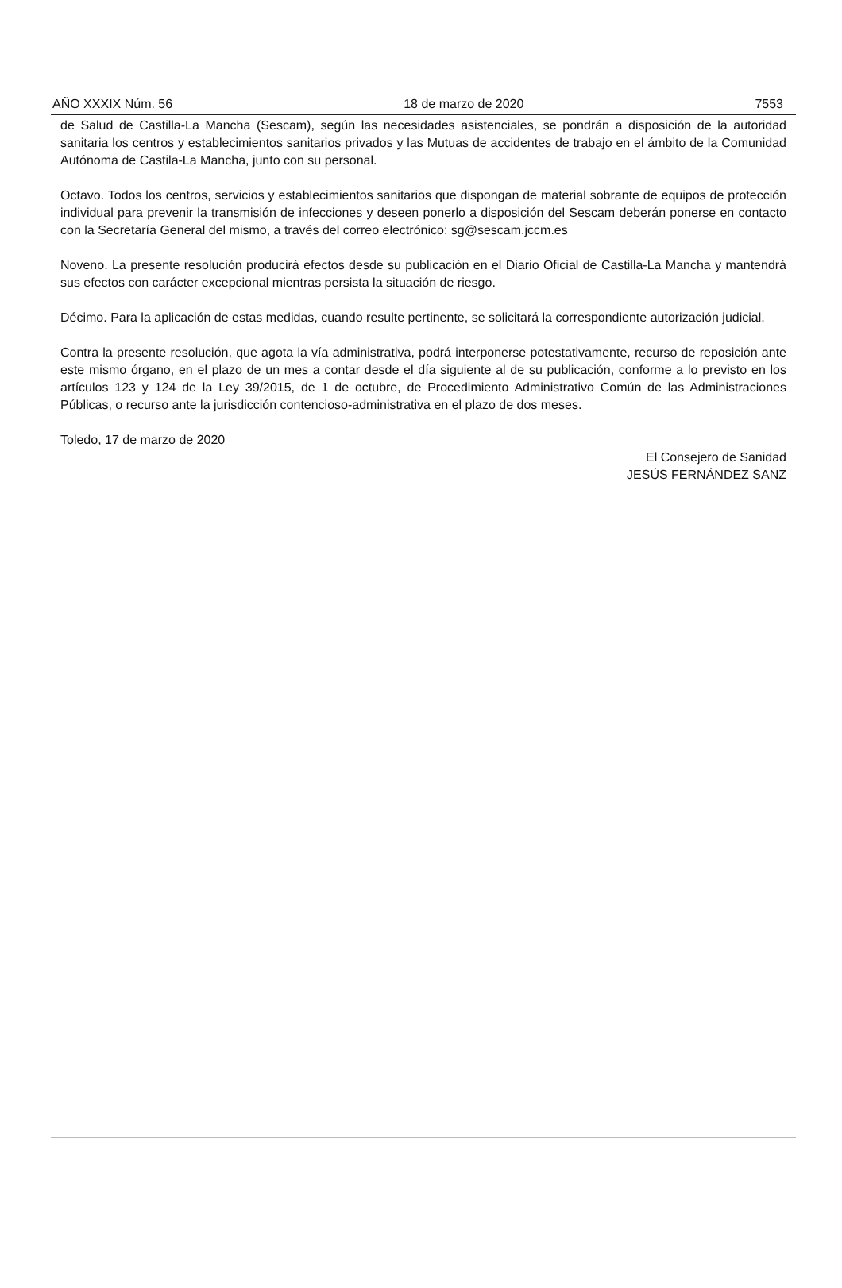AÑO XXXIX Núm. 56 18 de marzo de 2020 7553
de Salud de Castilla-La Mancha (Sescam), según las necesidades asistenciales, se pondrán a disposición de la autoridad sanitaria los centros y establecimientos sanitarios privados y las Mutuas de accidentes de trabajo en el ámbito de la Comunidad Autónoma de Castila-La Mancha, junto con su personal.
Octavo. Todos los centros, servicios y establecimientos sanitarios que dispongan de material sobrante de equipos de protección individual para prevenir la transmisión de infecciones y deseen ponerlo a disposición del Sescam deberán ponerse en contacto con la Secretaría General del mismo, a través del correo electrónico: sg@sescam.jccm.es
Noveno. La presente resolución producirá efectos desde su publicación en el Diario Oficial de Castilla-La Mancha y mantendrá sus efectos con carácter excepcional mientras persista la situación de riesgo.
Décimo. Para la aplicación de estas medidas, cuando resulte pertinente, se solicitará la correspondiente autorización judicial.
Contra la presente resolución, que agota la vía administrativa, podrá interponerse potestativamente, recurso de reposición ante este mismo órgano, en el plazo de un mes a contar desde el día siguiente al de su publicación, conforme a lo previsto en los artículos 123 y 124 de la Ley 39/2015, de 1 de octubre, de Procedimiento Administrativo Común de las Administraciones Públicas, o recurso ante la jurisdicción contencioso-administrativa en el plazo de dos meses.
Toledo, 17 de marzo de 2020
El Consejero de Sanidad
JESÚS FERNÁNDEZ SANZ